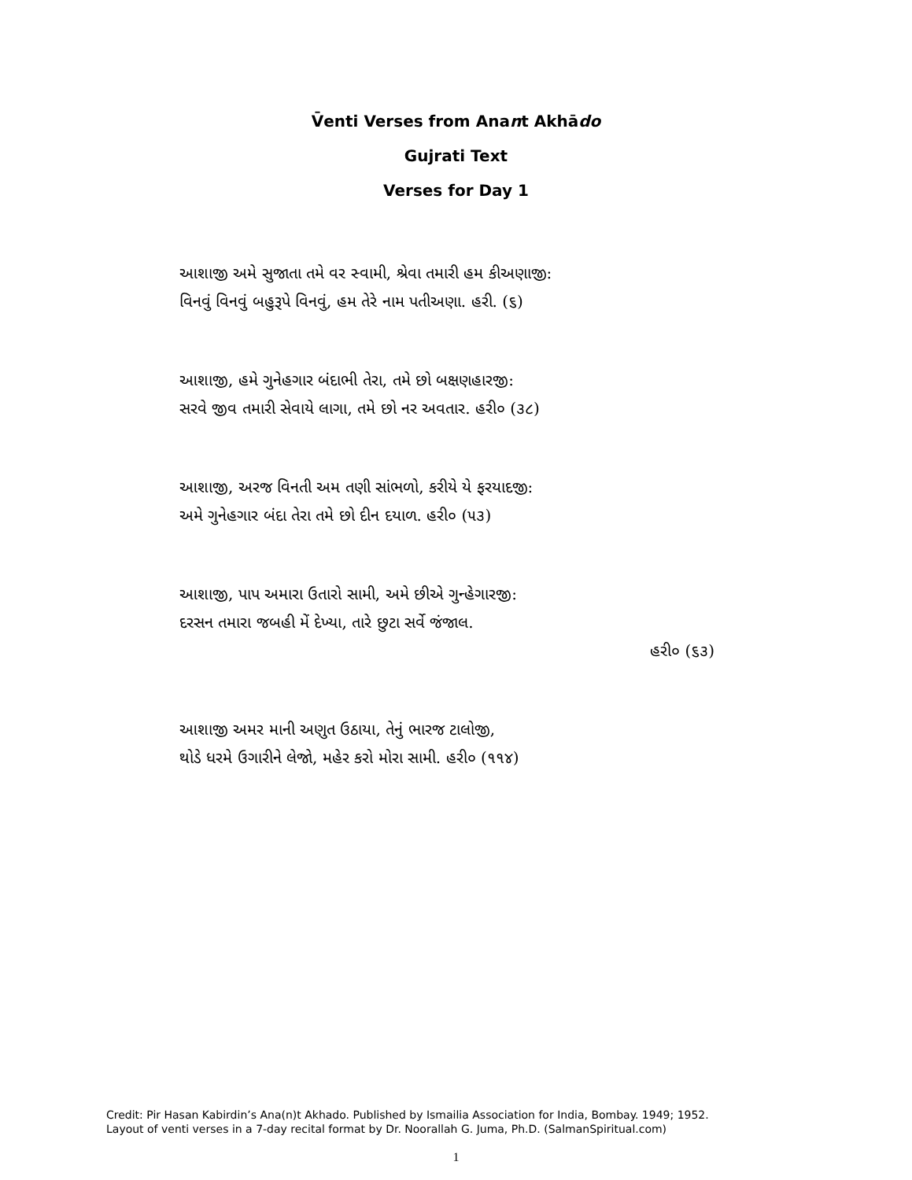V̄enti Verses from Anant Akhādo
Gujrati Text
Verses for Day 1
આશાજી અમે સુજાતા તમે વર સ્વામી, શ્રેવા તમારી હમ કીઅણાજી:
વિનવું વિનવું બહુરૂપે વિનવું, હમ તેરે નામ પતીઅણા. હરી. (૬)
આશાજી, હમે ગુનેહગાર બંદાભી તેરા, તમે છો બક્ષણહારજી:
સરવે જીવ તમારી સેવાયે લાગા, તમે છો નર અવતાર. હરી૦ (૩૮)
આશાજી, અરજ વિનતી અમ તણી સાંભળો, કરીયે યે ફરયાદજી:
અમે ગુનેહગાર બંદા તેરા તમે છો દીન દયાળ. હરી૦ (૫૩)
આશાજી, પાપ અમારા ઉતારો સામી, અમે છીએ ગુન્હેગારજી:
દરસન તમારા જબહી મેં દેખ્યા, તારે છુટા સર્વે જંજાલ.
હરી૦ (૬૩)
આશાજી અમર માની અણુત ઉઠાયા, તેનું ભારજ ટાલોજી,
થોડે ધરમે ઉગારીને લેજો, મહેર કરો મોરા સામી. હરી૦ (૧૧૪)
Credit: Pir Hasan Kabirdin’s Ana(n)t Akhado. Published by Ismailia Association for India, Bombay. 1949; 1952.
Layout of venti verses in a 7-day recital format by Dr. Noorallah G. Juma, Ph.D. (SalmanSpiritual.com)
1